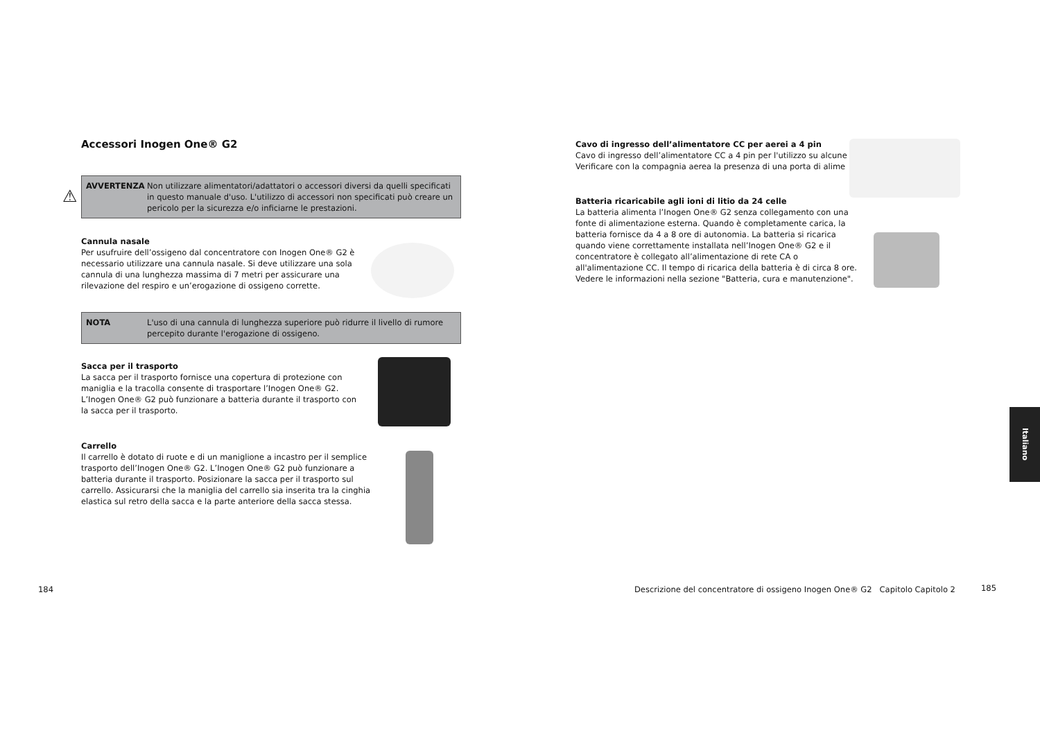Accessori Inogen One® G2
⚠
AVVERTENZA Non utilizzare alimentatori/adattatori o accessori diversi da quelli specificati in questo manuale d'uso. L'utilizzo di accessori non specificati può creare un pericolo per la sicurezza e/o inficiarne le prestazioni.
Cannula nasale
Per usufruire dell’ossigeno dal concentratore con Inogen One® G2 è necessario utilizzare una cannula nasale. Si deve utilizzare una sola cannula di una lunghezza massima di 7 metri per assicurare una rilevazione del respiro e un’erogazione di ossigeno corrette.
NOTA L'uso di una cannula di lunghezza superiore può ridurre il livello di rumore percepito durante l'erogazione di ossigeno.
Sacca per il trasporto
La sacca per il trasporto fornisce una copertura di protezione con maniglia e la tracolla consente di trasportare l’Inogen One® G2. L’Inogen One® G2 può funzionare a batteria durante il trasporto con la sacca per il trasporto.
Carrello
Il carrello è dotato di ruote e di un maniglione a incastro per il semplice trasporto dell’Inogen One® G2. L’Inogen One® G2 può funzionare a batteria durante il trasporto. Posizionare la sacca per il trasporto sul carrello. Assicurarsi che la maniglia del carrello sia inserita tra la cinghia elastica sul retro della sacca e la parte anteriore della sacca stessa.
184
Cavo di ingresso dell’alimentatore CC per aerei a 4 pin
Cavo di ingresso dell’alimentatore CC a 4 pin per l'utilizzo su alcune
Verificare con la compagnia aerea la presenza di una porta di alime
Batteria ricaricabile agli ioni di litio da 24 celle
La batteria alimenta l’Inogen One® G2 senza collegamento con una fonte di alimentazione esterna. Quando è completamente carica, la batteria fornisce da 4 a 8 ore di autonomia. La batteria si ricarica quando viene correttamente installata nell’Inogen One® G2 e il concentratore è collegato all’alimentazione di rete CA o all'alimentazione CC. Il tempo di ricarica della batteria è di circa 8 ore. Vedere le informazioni nella sezione "Batteria, cura e manutenzione".
Descrizione del concentratore di ossigeno Inogen One® G2 Capitolo Capitolo 2
185
Italiano